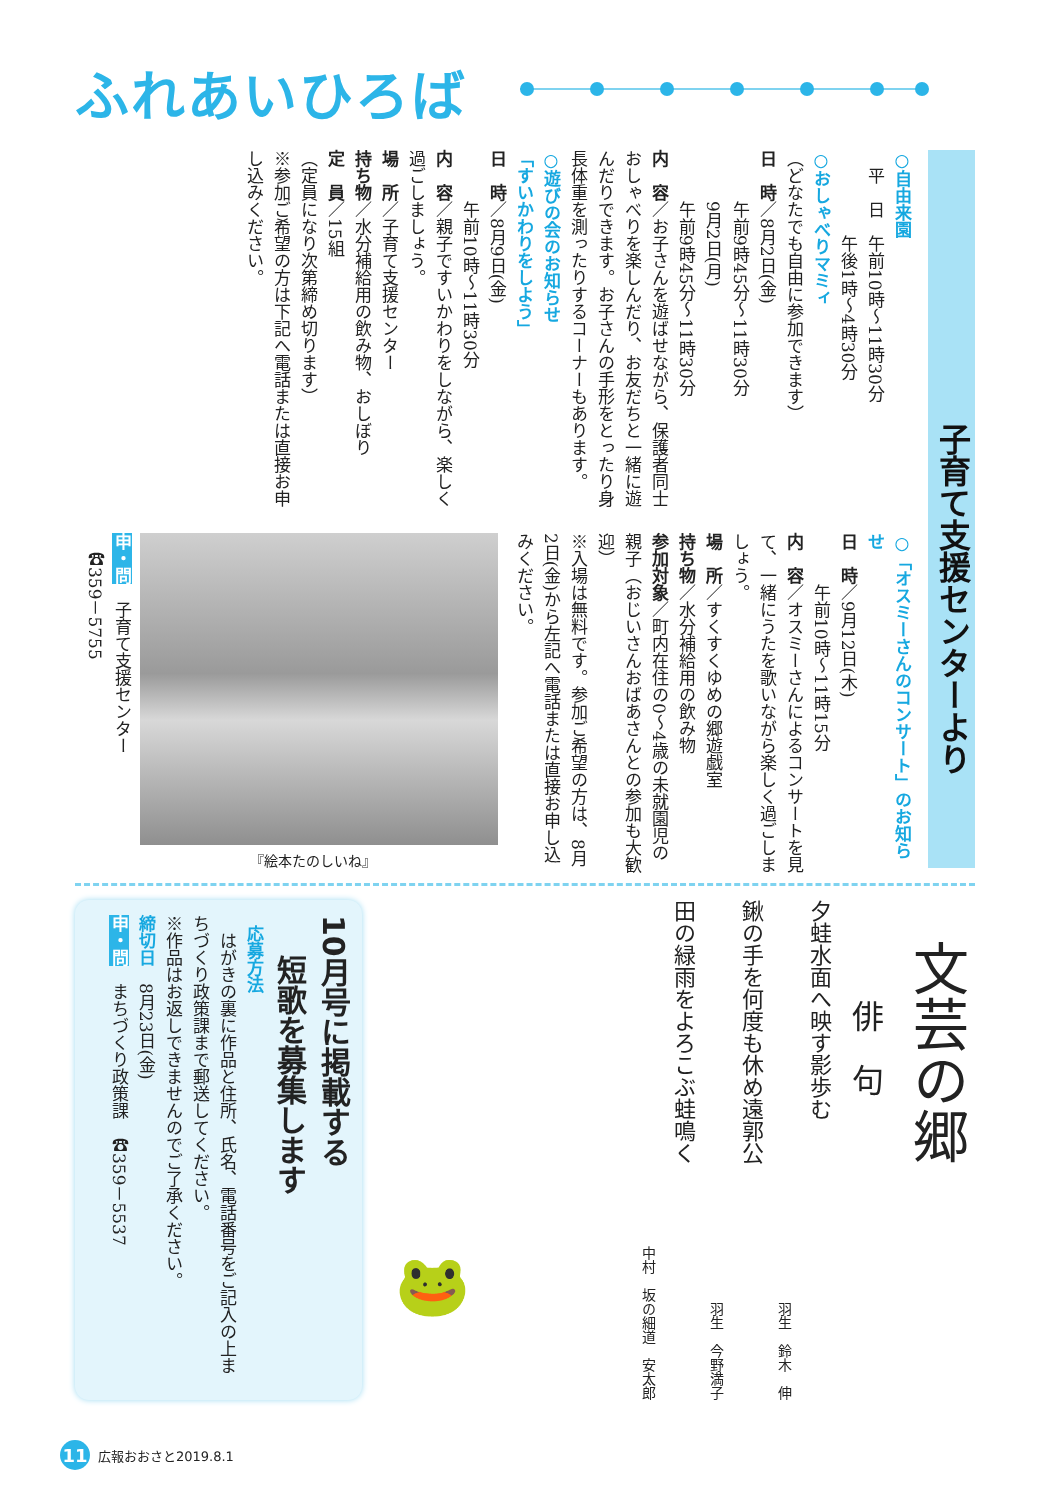ふれあいひろば
子育て支援センターより
○自由来園
　平　日　午前10時～11時30分
　　　　　午後1時～4時30分
○おしゃべりマミィ
（どなたでも自由に参加できます）
日　時／8月2日(金)
　　　午前9時45分～11時30分
　　　9月2日(月)
　　　午前9時45分～11時30分
内　容／お子さんを遊ばせながら、保護者同士おしゃべりを楽しんだり、お友だちと一緒に遊んだりできます。お子さんの手形をとったり身長体重を測ったりするコーナーもあります。
○遊びの会のお知らせ
「すいかわりをしよう」
日　時／8月9日(金)
　　　午前10時～11時30分
内　容／親子ですいかわりをしながら、楽しく過ごしましょう。
場　所／子育て支援センター
持ち物／水分補給用の飲み物、おしぼり
定　員／15組
（定員になり次第締め切ります）
※参加ご希望の方は下記へ電話または直接お申し込みください。
○「オスミーさんのコンサート」のお知らせ
日　時／9月12日(木)
　　　午前10時～11時15分
内　容／オスミーさんによるコンサートを見て、一緒にうたを歌いながら楽しく過ごしましょう。
場　所／すくすくゆめの郷遊戯室
持ち物／水分補給用の飲み物
参加対象／町内在住の0～4歳の未就園児の親子（おじいさんおばあさんとの参加も大歓迎）
※入場は無料です。参加ご希望の方は、8月2日(金)から左記へ電話または直接お申し込みください。
『絵本たのしいね』
申・問　子育て支援センター
　☎359－5755
文芸の郷
俳　句
夕蛙水面へ映す影歩む
羽生　鈴木　伸
鍬の手を何度も休め遠郭公
羽生　今野満子
田の緑雨をよろこぶ蛙鳴く
中村　坂の細道　安太郎
🐸
10月号に掲載する
短歌を募集します
応募方法
　はがきの裏に作品と住所、氏名、電話番号をご記入の上まちづくり政策課まで郵送してください。
※作品はお返しできませんのでご了承ください。
締切日　8月23日(金)
申・問　まちづくり政策課　☎359－5537
11 広報おおさと2019.8.1